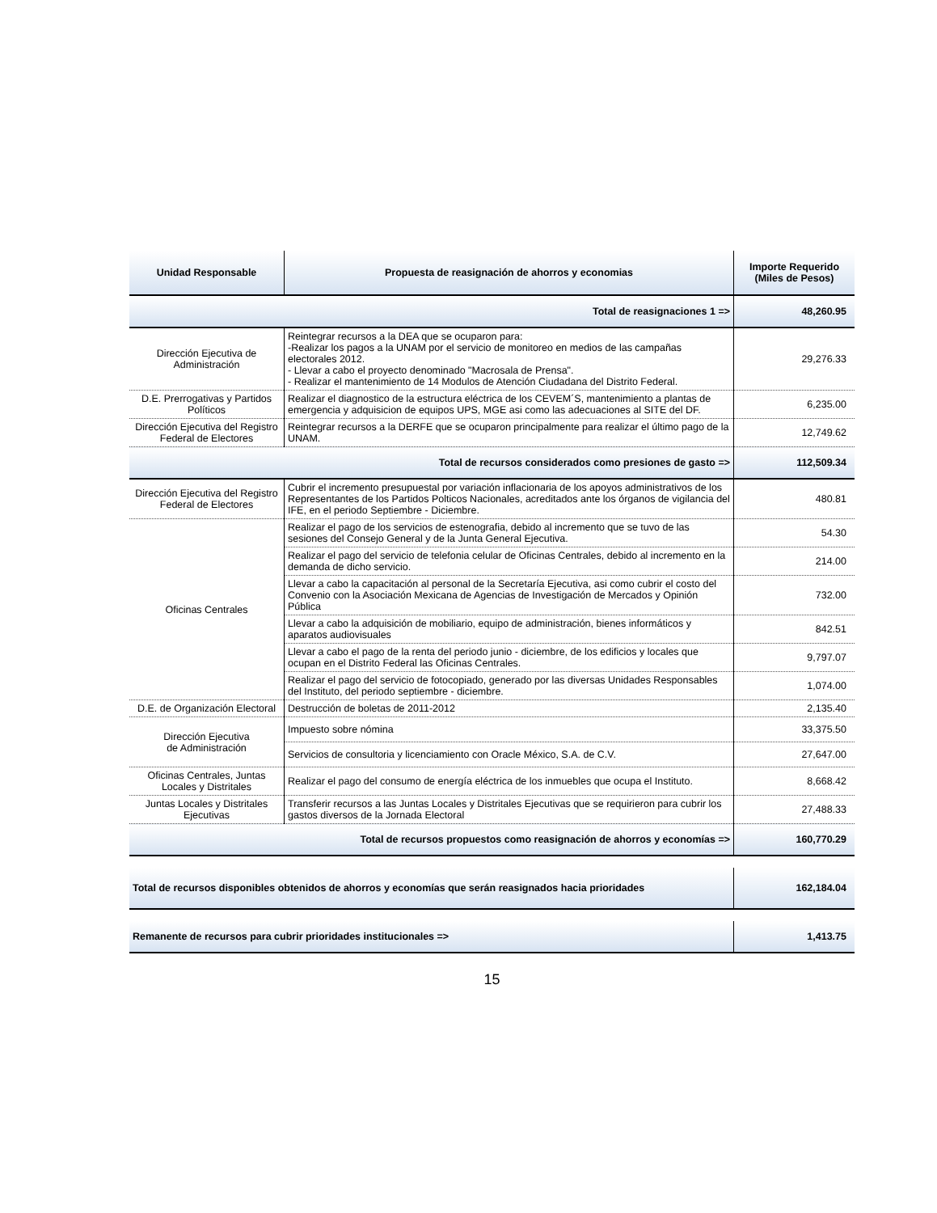| Unidad Responsable | Propuesta de reasignación de ahorros y economias | Importe Requerido (Miles de Pesos) |
| --- | --- | --- |
| Total de reasignaciones 1 => | | 48,260.95 |
| Dirección Ejecutiva de Administración | Reintegrar recursos a la DEA que se ocuparon para: -Realizar los pagos a la UNAM por el servicio de monitoreo en medios de las campañas electorales 2012. - Llevar a cabo el proyecto denominado "Macrosala de Prensa". - Realizar el mantenimiento de 14 Modulos de Atención Ciudadana del Distrito Federal. | 29,276.33 |
| D.E. Prerrogativas y Partidos Políticos | Realizar el diagnostico de la estructura eléctrica de los CEVEM´S, mantenimiento a plantas de emergencia y adquisicion de equipos UPS, MGE asi como las adecuaciones al SITE del DF. | 6,235.00 |
| Dirección Ejecutiva del Registro Federal de Electores | Reintegrar recursos a la DERFE que se ocuparon principalmente para realizar el último pago de la UNAM. | 12,749.62 |
| Total de recursos considerados como presiones de gasto => | | 112,509.34 |
| Dirección Ejecutiva del Registro Federal de Electores | Cubrir el incremento presupuestal por variación inflacionaria de los apoyos administrativos de los Representantes de los Partidos Polticos Nacionales, acreditados ante los órganos de vigilancia del IFE, en el periodo Septiembre - Diciembre. | 480.81 |
| Oficinas Centrales | Realizar el pago de los servicios de estenografia, debido al incremento que se tuvo de las sesiones del Consejo General y de la Junta General Ejecutiva. | 54.30 |
| | Realizar el pago del servicio de telefonia celular de Oficinas Centrales, debido al incremento en la demanda de dicho servicio. | 214.00 |
| | Llevar a cabo la capacitación al personal de la Secretaría Ejecutiva, asi como cubrir el costo del Convenio con la Asociación Mexicana de Agencias de Investigación de Mercados y Opinión Pública | 732.00 |
| | Llevar a cabo la adquisición de mobiliario, equipo de administración, bienes informáticos y aparatos audiovisuales | 842.51 |
| | Llevar a cabo el pago de la renta del periodo junio - diciembre, de los edificios y locales que ocupan en el Distrito Federal las Oficinas Centrales. | 9,797.07 |
| | Realizar el pago del servicio de fotocopiado, generado por las diversas Unidades Responsables del Instituto, del periodo septiembre - diciembre. | 1,074.00 |
| D.E. de Organización Electoral | Destrucción de boletas de 2011-2012 | 2,135.40 |
| Dirección Ejecutiva de Administración | Impuesto sobre nómina | 33,375.50 |
| | Servicios de consultoria y licenciamiento con Oracle México, S.A. de C.V. | 27,647.00 |
| Oficinas Centrales, Juntas Locales y Distritales | Realizar el pago del consumo de energía eléctrica de los inmuebles que ocupa el Instituto. | 8,668.42 |
| Juntas Locales y Distritales Ejecutivas | Transferir recursos a las Juntas Locales y Distritales Ejecutivas que se requirieron para cubrir los gastos diversos de la Jornada Electoral | 27,488.33 |
| Total de recursos propuestos como reasignación de ahorros y economías => | | 160,770.29 |
| Total de recursos disponibles obtenidos de ahorros y economías que serán reasignados hacia prioridades | | 162,184.04 |
| Remanente de recursos para cubrir prioridades institucionales => | | 1,413.75 |
15